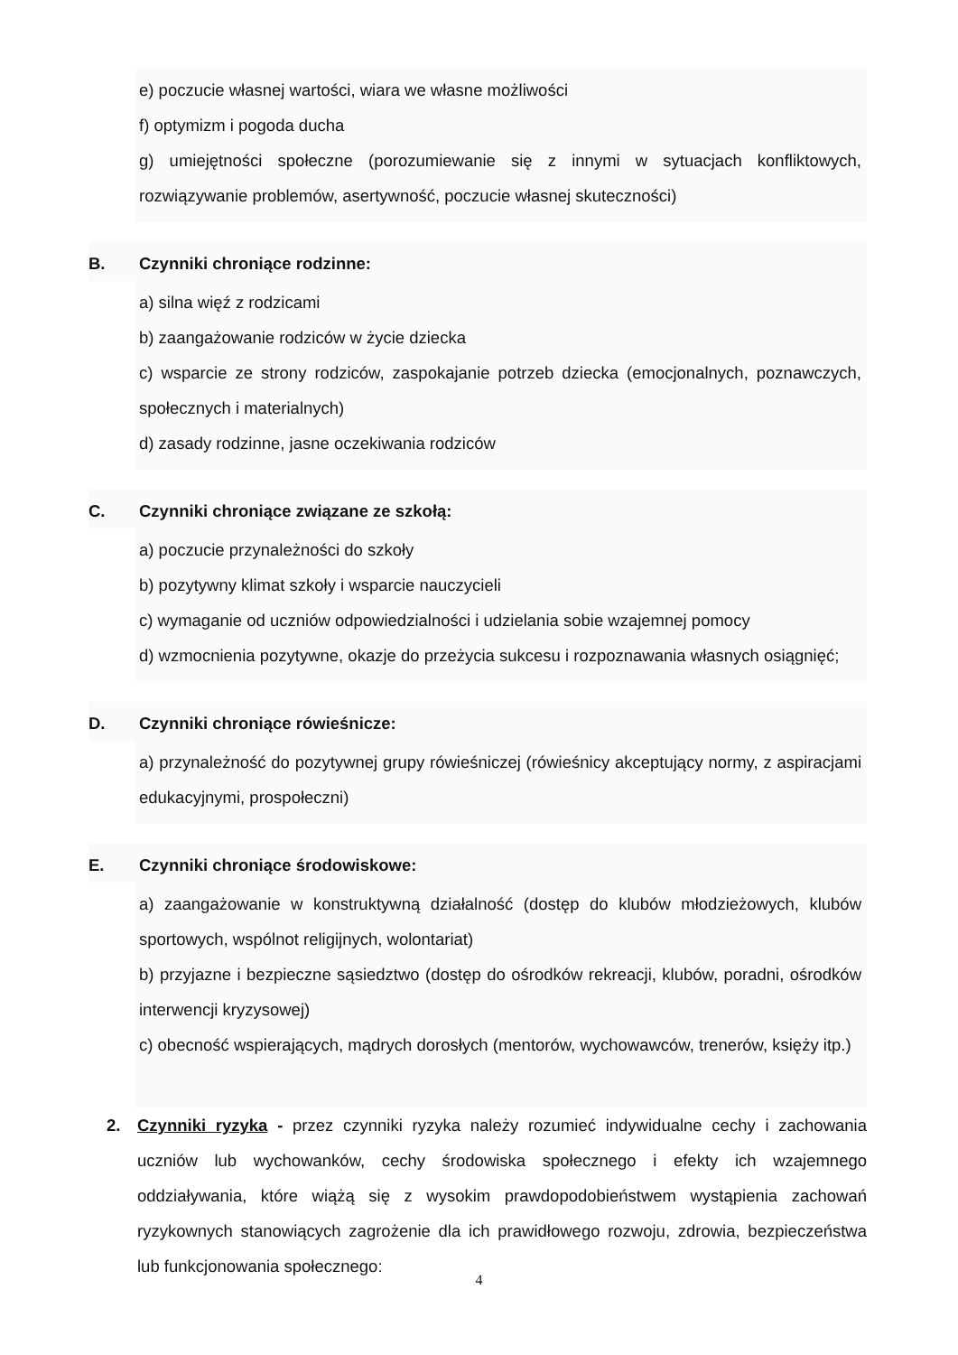e) poczucie własnej wartości, wiara we własne możliwości
f) optymizm i pogoda ducha
g) umiejętności społeczne (porozumiewanie się z innymi w sytuacjach konfliktowych, rozwiązywanie problemów, asertywność, poczucie własnej skuteczności)
B. Czynniki chroniące rodzinne:
a) silna więź z rodzicami
b) zaangażowanie rodziców w życie dziecka
c) wsparcie ze strony rodziców, zaspokajanie potrzeb dziecka (emocjonalnych, poznawczych, społecznych i materialnych)
d) zasady rodzinne, jasne oczekiwania rodziców
C. Czynniki chroniące związane ze szkołą:
a) poczucie przynależności do szkoły
b) pozytywny klimat szkoły i wsparcie nauczycieli
c) wymaganie od uczniów odpowiedzialności i udzielania sobie wzajemnej pomocy
d) wzmocnienia pozytywne, okazje do przeżycia sukcesu i rozpoznawania własnych osiągnięć;
D. Czynniki chroniące rówieśnicze:
a) przynależność do pozytywnej grupy rówieśniczej (rówieśnicy akceptujący normy, z aspiracjami edukacyjnymi, prospołeczni)
E. Czynniki chroniące środowiskowe:
a) zaangażowanie w konstruktywną działalność (dostęp do klubów młodzieżowych, klubów sportowych, wspólnot religijnych, wolontariat)
b) przyjazne i bezpieczne sąsiedztwo (dostęp do ośrodków rekreacji, klubów, poradni, ośrodków interwencji kryzysowej)
c) obecność wspierających, mądrych dorosłych (mentorów, wychowawców, trenerów, księży itp.)
2. Czynniki ryzyka - przez czynniki ryzyka należy rozumieć indywidualne cechy i zachowania uczniów lub wychowanków, cechy środowiska społecznego i efekty ich wzajemnego oddziaływania, które wiążą się z wysokim prawdopodobieństwem wystąpienia zachowań ryzykownych stanowiących zagrożenie dla ich prawidłowego rozwoju, zdrowia, bezpieczeństwa lub funkcjonowania społecznego:
4